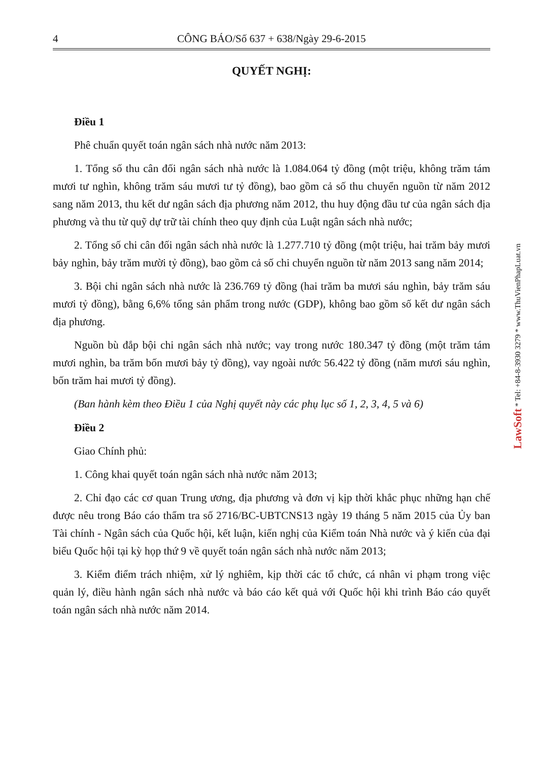4 CÔNG BÁO/Số 637 + 638/Ngày 29-6-2015
QUYẾT NGHỊ:
Điều 1
Phê chuẩn quyết toán ngân sách nhà nước năm 2013:
1. Tổng số thu cân đối ngân sách nhà nước là 1.084.064 tỷ đồng (một triệu, không trăm tám mươi tư nghìn, không trăm sáu mươi tư tỷ đồng), bao gồm cả số thu chuyển nguồn từ năm 2012 sang năm 2013, thu kết dư ngân sách địa phương năm 2012, thu huy động đầu tư của ngân sách địa phương và thu từ quỹ dự trữ tài chính theo quy định của Luật ngân sách nhà nước;
2. Tổng số chi cân đối ngân sách nhà nước là 1.277.710 tỷ đồng (một triệu, hai trăm bảy mươi bảy nghìn, bảy trăm mười tỷ đồng), bao gồm cả số chi chuyển nguồn từ năm 2013 sang năm 2014;
3. Bội chi ngân sách nhà nước là 236.769 tỷ đồng (hai trăm ba mươi sáu nghìn, bảy trăm sáu mươi tỷ đồng), bằng 6,6% tổng sản phẩm trong nước (GDP), không bao gồm số kết dư ngân sách địa phương.
Nguồn bù đắp bội chi ngân sách nhà nước; vay trong nước 180.347 tỷ đồng (một trăm tám mươi nghìn, ba trăm bốn mươi bảy tỷ đồng), vay ngoài nước 56.422 tỷ đồng (năm mươi sáu nghìn, bốn trăm hai mươi tỷ đồng).
(Ban hành kèm theo Điều 1 của Nghị quyết này các phụ lục số 1, 2, 3, 4, 5 và 6)
Điều 2
Giao Chính phủ:
1. Công khai quyết toán ngân sách nhà nước năm 2013;
2. Chỉ đạo các cơ quan Trung ương, địa phương và đơn vị kịp thời khắc phục những hạn chế được nêu trong Báo cáo thẩm tra số 2716/BC-UBTCNS13 ngày 19 tháng 5 năm 2015 của Ủy ban Tài chính - Ngân sách của Quốc hội, kết luận, kiến nghị của Kiểm toán Nhà nước và ý kiến của đại biểu Quốc hội tại kỳ họp thứ 9 về quyết toán ngân sách nhà nước năm 2013;
3. Kiểm điểm trách nhiệm, xử lý nghiêm, kịp thời các tổ chức, cá nhân vi phạm trong việc quản lý, điều hành ngân sách nhà nước và báo cáo kết quả với Quốc hội khi trình Báo cáo quyết toán ngân sách nhà nước năm 2014.
LawSoft * Tel: +84-8-3930 3279 * www.ThuVienPhapLuat.vn